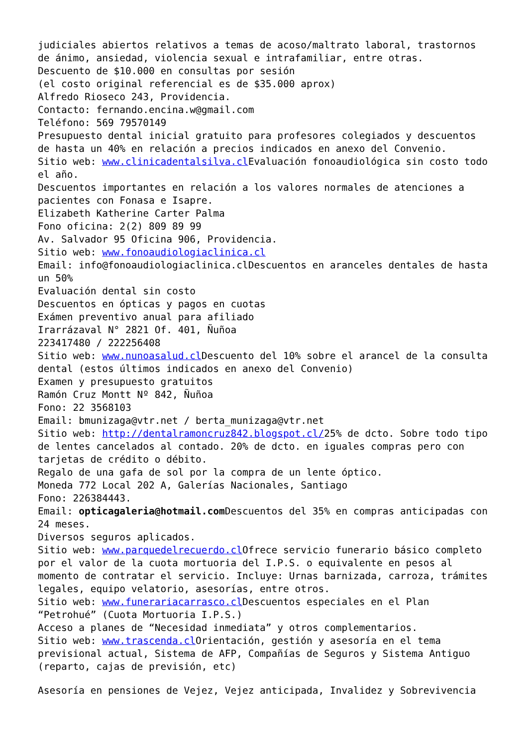judiciales abiertos relativos a temas de acoso/maltrato laboral, trastornos de ánimo, ansiedad, violencia sexual e intrafamiliar, entre otras.
Descuento de $10.000 en consultas por sesión
(el costo original referencial es de $35.000 aprox)
Alfredo Rioseco 243, Providencia.
Contacto: fernando.encina.w@gmail.com
Teléfono: 569 79570149
Presupuesto dental inicial gratuito para profesores colegiados y descuentos de hasta un 40% en relación a precios indicados en anexo del Convenio.
Sitio web: www.clinicadentalsilva.cl Evaluación fonoaudiológica sin costo todo el año.
Descuentos importantes en relación a los valores normales de atenciones a pacientes con Fonasa e Isapre.
Elizabeth Katherine Carter Palma
Fono oficina: 2(2) 809 89 99
Av. Salvador 95 Oficina 906, Providencia.
Sitio web: www.fonoaudiologiaclinica.cl
Email: info@fonoaudiologiaclinica.clDescuentos en aranceles dentales de hasta un 50%
Evaluación dental sin costo
Descuentos en ópticas y pagos en cuotas
Exámen preventivo anual para afiliado
Irarrázaval N° 2821 Of. 401, Ñuñoa
223417480 / 222256408
Sitio web: www.nunoasalud.cl Descuento del 10% sobre el arancel de la consulta dental (estos últimos indicados en anexo del Convenio)
Examen y presupuesto gratuitos
Ramón Cruz Montt Nº 842, Ñuñoa
Fono: 22 3568103
Email: bmunizaga@vtr.net / berta_munizaga@vtr.net
Sitio web: http://dentalramoncruz842.blogspot.cl/25% de dcto. Sobre todo tipo de lentes cancelados al contado. 20% de dcto. en iguales compras pero con tarjetas de crédito o débito.
Regalo de una gafa de sol por la compra de un lente óptico.
Moneda 772 Local 202 A, Galerías Nacionales, Santiago
Fono: 226384443.
Email: opticagaleria@hotmail.com Descuentos del 35% en compras anticipadas con 24 meses.
Diversos seguros aplicados.
Sitio web: www.parquedelrecuerdo.cl Ofrece servicio funerario básico completo por el valor de la cuota mortuoria del I.P.S. o equivalente en pesos al momento de contratar el servicio. Incluye: Urnas barnizada, carroza, trámites legales, equipo velatorio, asesorías, entre otros.
Sitio web: www.funerariacarrasco.cl Descuentos especiales en el Plan “Petrohué” (Cuota Mortuoria I.P.S.)
Acceso a planes de “Necesidad inmediata” y otros complementarios.
Sitio web: www.trascenda.cl Orientación, gestión y asesoría en el tema previsional actual, Sistema de AFP, Compañías de Seguros y Sistema Antiguo (reparto, cajas de previsión, etc)
Asesoría en pensiones de Vejez, Vejez anticipada, Invalidez y Sobrevivencia